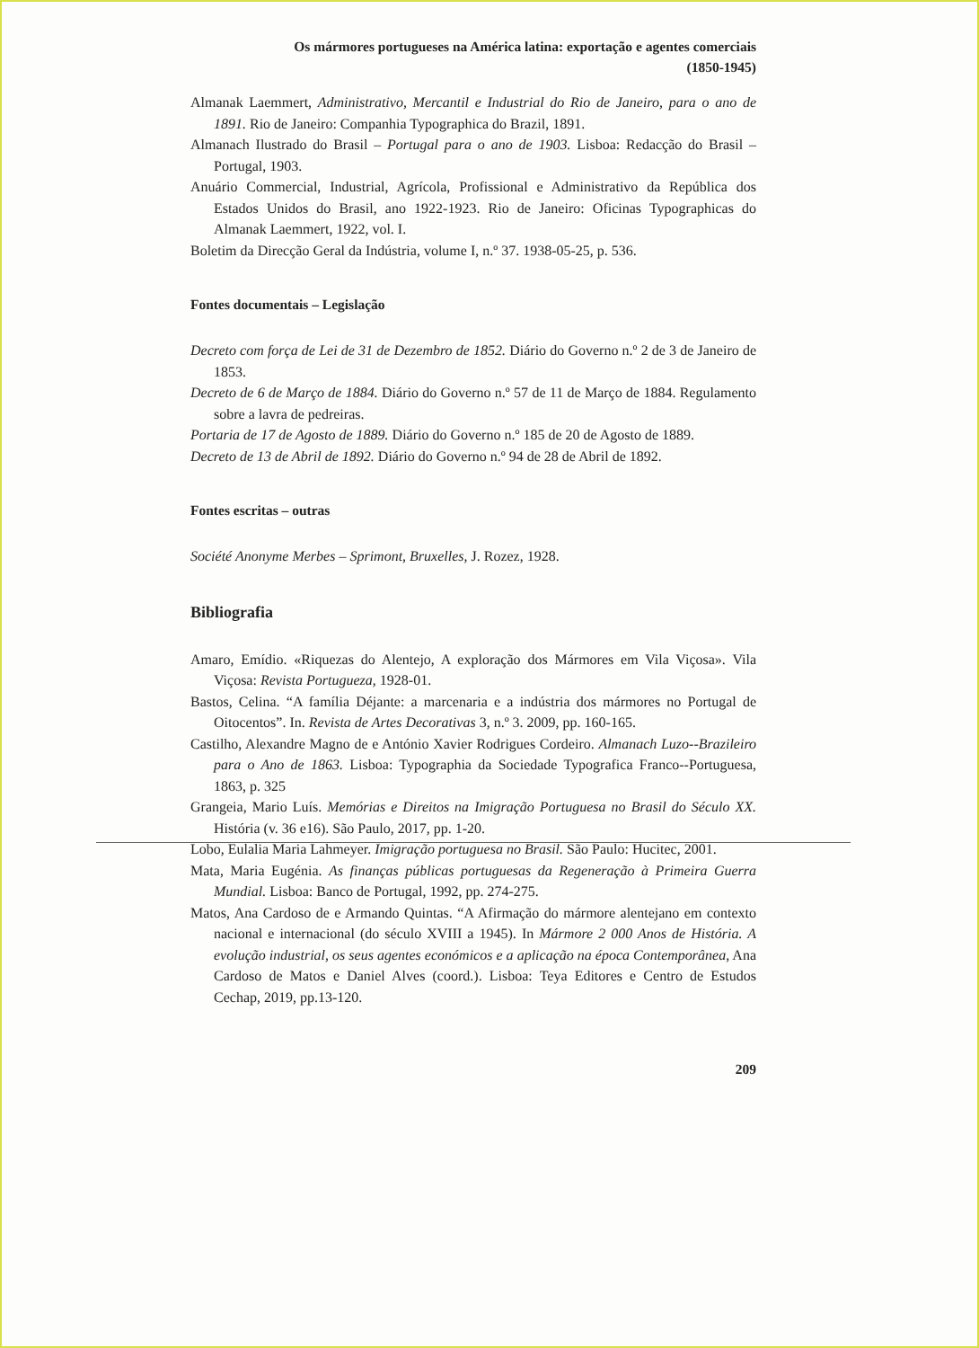Os mármores portugueses na América latina: exportação e agentes comerciais
(1850-1945)
Almanak Laemmert, Administrativo, Mercantil e Industrial do Rio de Janeiro, para o ano de 1891. Rio de Janeiro: Companhia Typographica do Brazil, 1891.
Almanach Ilustrado do Brasil – Portugal para o ano de 1903. Lisboa: Redacção do Brasil – Portugal, 1903.
Anuário Commercial, Industrial, Agrícola, Profissional e Administrativo da República dos Estados Unidos do Brasil, ano 1922-1923. Rio de Janeiro: Oficinas Typographicas do Almanak Laemmert, 1922, vol. I.
Boletim da Direcção Geral da Indústria, volume I, n.º 37. 1938-05-25, p. 536.
Fontes documentais – Legislação
Decreto com força de Lei de 31 de Dezembro de 1852. Diário do Governo n.º 2 de 3 de Janeiro de 1853.
Decreto de 6 de Março de 1884. Diário do Governo n.º 57 de 11 de Março de 1884. Regulamento sobre a lavra de pedreiras.
Portaria de 17 de Agosto de 1889. Diário do Governo n.º 185 de 20 de Agosto de 1889.
Decreto de 13 de Abril de 1892. Diário do Governo n.º 94 de 28 de Abril de 1892.
Fontes escritas – outras
Société Anonyme Merbes – Sprimont, Bruxelles, J. Rozez, 1928.
Bibliografia
Amaro, Emídio. «Riquezas do Alentejo, A exploração dos Mármores em Vila Viçosa». Vila Viçosa: Revista Portugueza, 1928-01.
Bastos, Celina. “A família Déjante: a marcenaria e a indústria dos mármores no Portugal de Oitocentos”. In. Revista de Artes Decorativas 3, n.º 3. 2009, pp. 160-165.
Castilho, Alexandre Magno de e António Xavier Rodrigues Cordeiro. Almanach Luzo--Brazileiro para o Ano de 1863. Lisboa: Typographia da Sociedade Typografica Franco--Portuguesa, 1863, p. 325
Grangeia, Mario Luís. Memórias e Direitos na Imigração Portuguesa no Brasil do Século XX. História (v. 36 e16). São Paulo, 2017, pp. 1-20.
Lobo, Eulalia Maria Lahmeyer. Imigração portuguesa no Brasil. São Paulo: Hucitec, 2001.
Mata, Maria Eugénia. As finanças públicas portuguesas da Regeneração à Primeira Guerra Mundial. Lisboa: Banco de Portugal, 1992, pp. 274-275.
Matos, Ana Cardoso de e Armando Quintas. “A Afirmação do mármore alentejano em contexto nacional e internacional (do século XVIII a 1945). In Mármore 2 000 Anos de História. A evolução industrial, os seus agentes económicos e a aplicação na época Contemporânea, Ana Cardoso de Matos e Daniel Alves (coord.). Lisboa: Teya Editores e Centro de Estudos Cechap, 2019, pp.13-120.
209